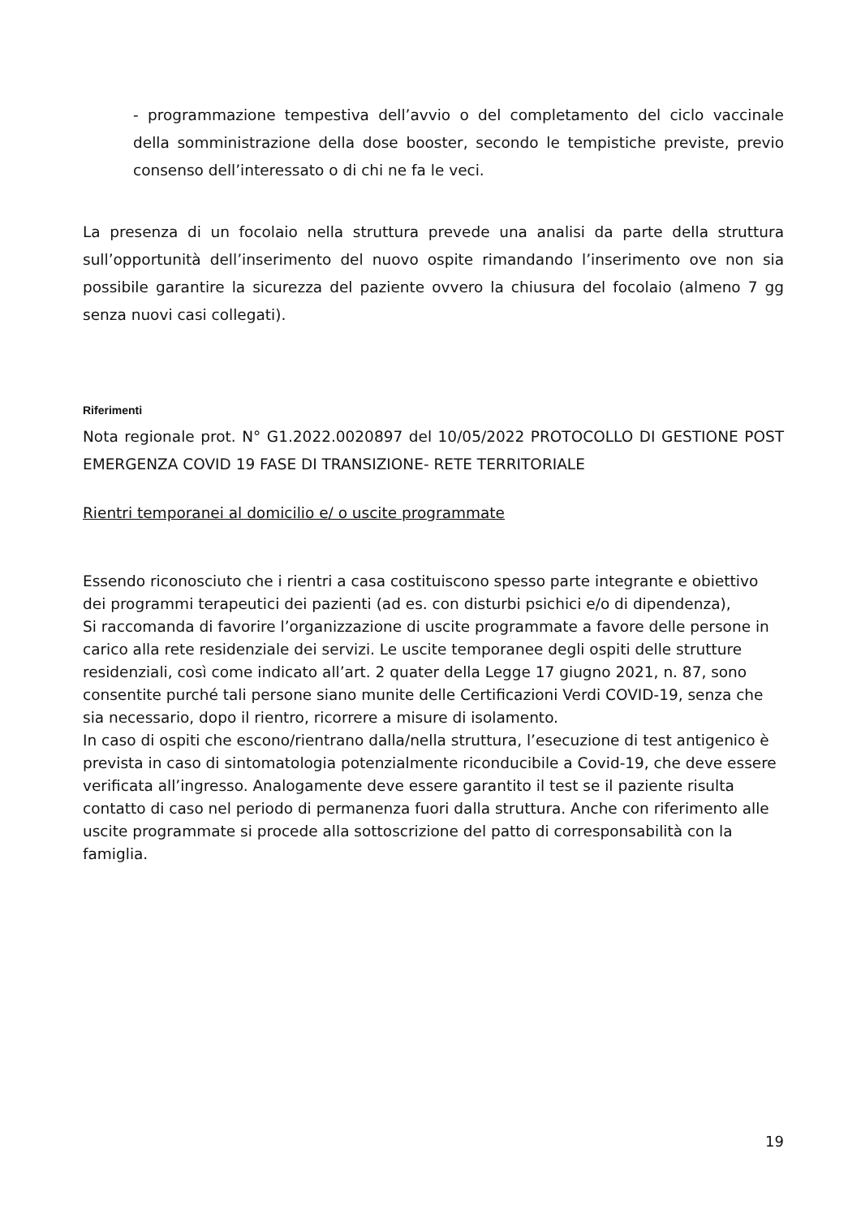- programmazione tempestiva dell’avvio o del completamento del ciclo vaccinale della somministrazione della dose booster, secondo le tempistiche previste, previo consenso dell’interessato o di chi ne fa le veci.
La presenza di un focolaio nella struttura prevede una analisi da parte della struttura sull’opportunità dell’inserimento del nuovo ospite rimandando l’inserimento ove non sia possibile garantire la sicurezza del paziente ovvero la chiusura del focolaio (almeno 7 gg senza nuovi casi collegati).
Riferimenti
Nota regionale prot. N° G1.2022.0020897 del 10/05/2022 PROTOCOLLO DI GESTIONE POST EMERGENZA COVID 19 FASE DI TRANSIZIONE- RETE TERRITORIALE
Rientri temporanei al domicilio e/ o uscite programmate
Essendo riconosciuto che i rientri a casa costituiscono spesso parte integrante e obiettivo dei programmi terapeutici dei pazienti (ad es. con disturbi psichici e/o di dipendenza),
Si raccomanda di favorire l’organizzazione di uscite programmate a favore delle persone in carico alla rete residenziale dei servizi. Le uscite temporanee degli ospiti delle strutture residenziali, così come indicato all’art. 2 quater della Legge 17 giugno 2021, n. 87, sono consentite purché tali persone siano munite delle Certificazioni Verdi COVID-19, senza che sia necessario, dopo il rientro, ricorrere a misure di isolamento.
In caso di ospiti che escono/rientrano dalla/nella struttura, l’esecuzione di test antigenico è prevista in caso di sintomatologia potenzialmente riconducibile a Covid-19, che deve essere verificata all’ingresso. Analogamente deve essere garantito il test se il paziente risulta contatto di caso nel periodo di permanenza fuori dalla struttura. Anche con riferimento alle uscite programmate si procede alla sottoscrizione del patto di corresponsabilità con la famiglia.
19